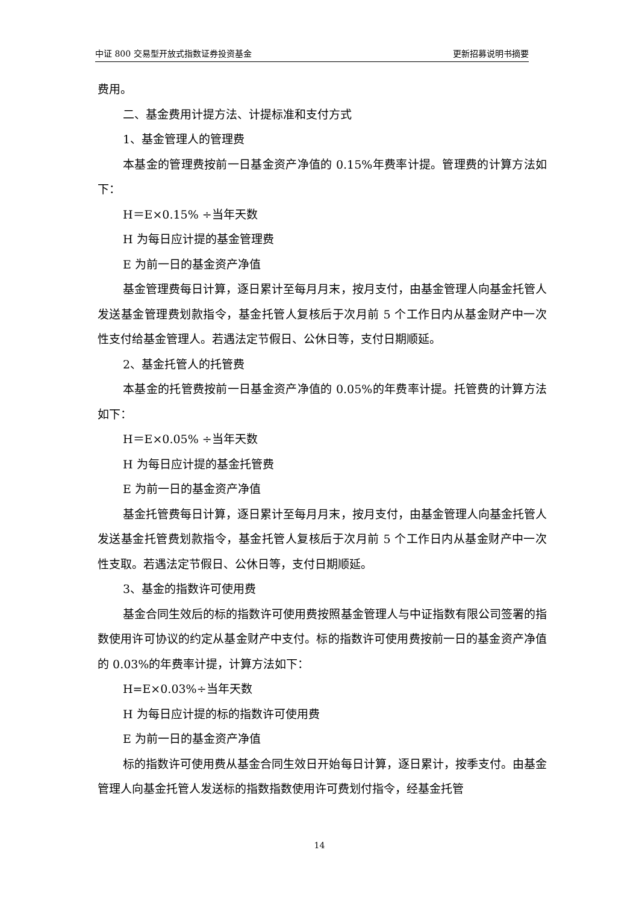中证 800 交易型开放式指数证券投资基金 更新招募说明书摘要
费用。
二、基金费用计提方法、计提标准和支付方式
1、基金管理人的管理费
本基金的管理费按前一日基金资产净值的 0.15%年费率计提。管理费的计算方法如下：
H＝E×0.15% ÷当年天数
H 为每日应计提的基金管理费
E 为前一日的基金资产净值
基金管理费每日计算，逐日累计至每月月末，按月支付，由基金管理人向基金托管人发送基金管理费划款指令，基金托管人复核后于次月前 5 个工作日内从基金财产中一次性支付给基金管理人。若遇法定节假日、公休日等，支付日期顺延。
2、基金托管人的托管费
本基金的托管费按前一日基金资产净值的 0.05%的年费率计提。托管费的计算方法如下：
H＝E×0.05% ÷当年天数
H 为每日应计提的基金托管费
E 为前一日的基金资产净值
基金托管费每日计算，逐日累计至每月月末，按月支付，由基金管理人向基金托管人发送基金托管费划款指令，基金托管人复核后于次月前 5 个工作日内从基金财产中一次性支取。若遇法定节假日、公休日等，支付日期顺延。
3、基金的指数许可使用费
基金合同生效后的标的指数许可使用费按照基金管理人与中证指数有限公司签署的指数使用许可协议的约定从基金财产中支付。标的指数许可使用费按前一日的基金资产净值的 0.03%的年费率计提，计算方法如下：
H=E×0.03%÷当年天数
H 为每日应计提的标的指数许可使用费
E 为前一日的基金资产净值
标的指数许可使用费从基金合同生效日开始每日计算，逐日累计，按季支付。由基金管理人向基金托管人发送标的指数指数使用许可费划付指令，经基金托管
14